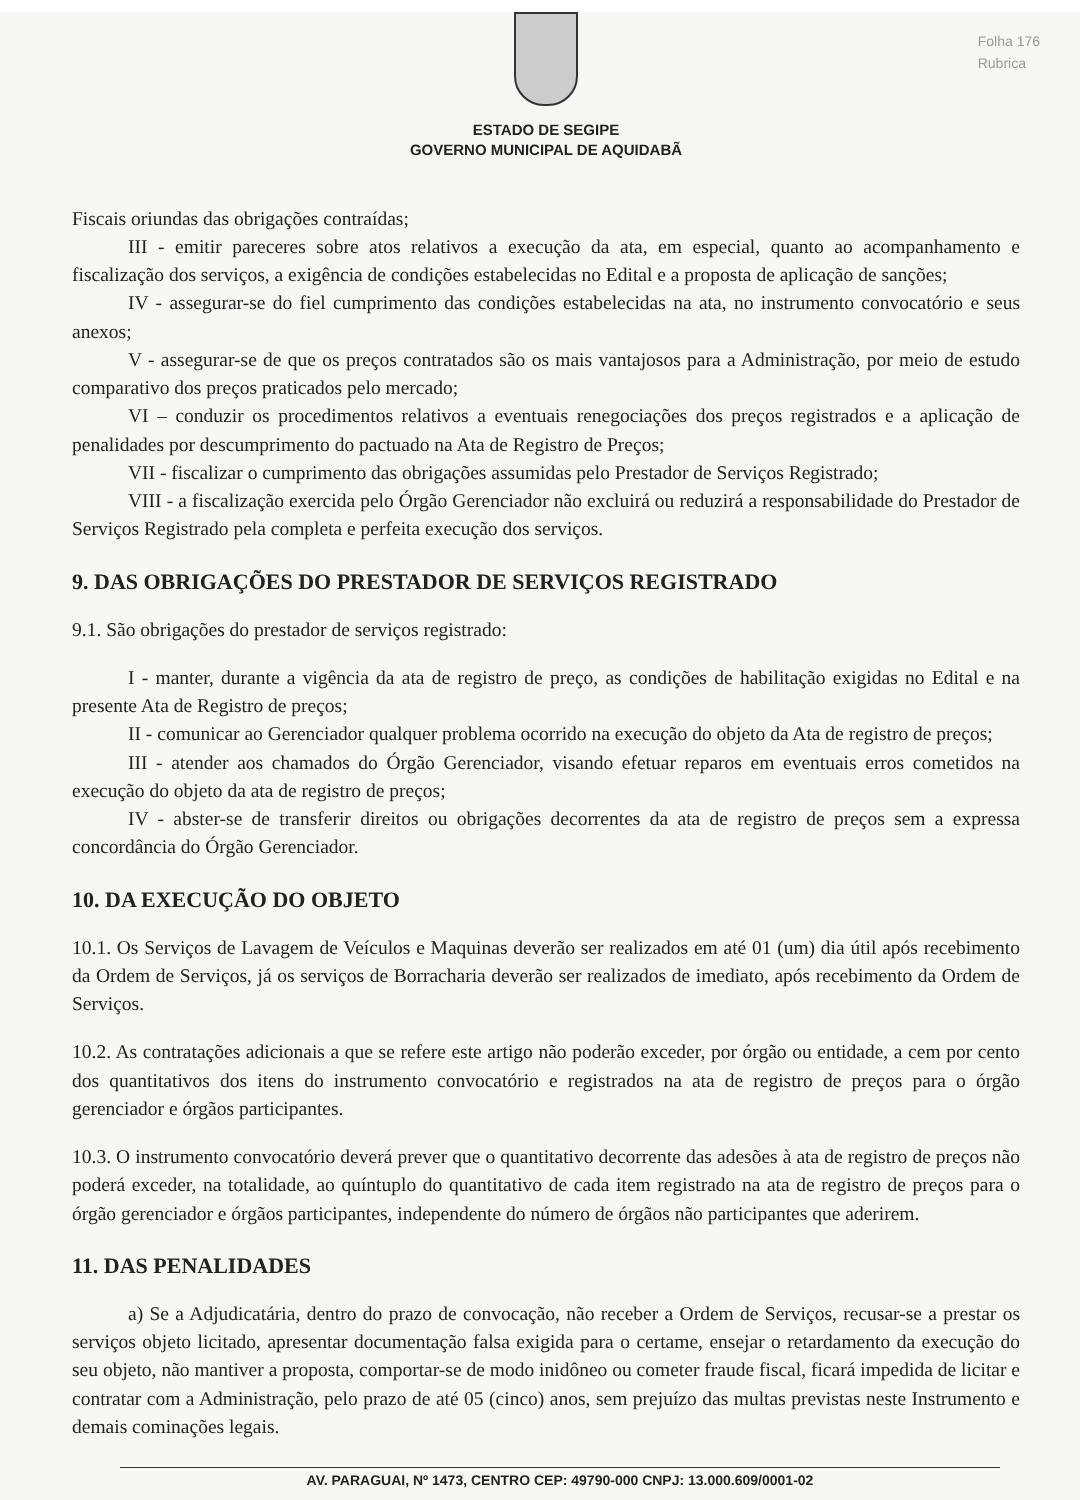Folha 176
Rubrica
ESTADO DE SEGIPE
GOVERNO MUNICIPAL DE AQUIDABÃ
Fiscais oriundas das obrigações contraídas;
III - emitir pareceres sobre atos relativos a execução da ata, em especial, quanto ao acompanhamento e fiscalização dos serviços, a exigência de condições estabelecidas no Edital e a proposta de aplicação de sanções;
IV - assegurar-se do fiel cumprimento das condições estabelecidas na ata, no instrumento convocatório e seus anexos;
V - assegurar-se de que os preços contratados são os mais vantajosos para a Administração, por meio de estudo comparativo dos preços praticados pelo mercado;
VI – conduzir os procedimentos relativos a eventuais renegociações dos preços registrados e a aplicação de penalidades por descumprimento do pactuado na Ata de Registro de Preços;
VII - fiscalizar o cumprimento das obrigações assumidas pelo Prestador de Serviços Registrado;
VIII - a fiscalização exercida pelo Órgão Gerenciador não excluirá ou reduzirá a responsabilidade do Prestador de Serviços Registrado pela completa e perfeita execução dos serviços.
9. DAS OBRIGAÇÕES DO PRESTADOR DE SERVIÇOS REGISTRADO
9.1. São obrigações do prestador de serviços registrado:
I - manter, durante a vigência da ata de registro de preço, as condições de habilitação exigidas no Edital e na presente Ata de Registro de preços;
II - comunicar ao Gerenciador qualquer problema ocorrido na execução do objeto da Ata de registro de preços;
III - atender aos chamados do Órgão Gerenciador, visando efetuar reparos em eventuais erros cometidos na execução do objeto da ata de registro de preços;
IV - abster-se de transferir direitos ou obrigações decorrentes da ata de registro de preços sem a expressa concordância do Órgão Gerenciador.
10. DA EXECUÇÃO DO OBJETO
10.1. Os Serviços de Lavagem de Veículos e Maquinas deverão ser realizados em até 01 (um) dia útil após recebimento da Ordem de Serviços, já os serviços de Borracharia deverão ser realizados de imediato, após recebimento da Ordem de Serviços.
10.2. As contratações adicionais a que se refere este artigo não poderão exceder, por órgão ou entidade, a cem por cento dos quantitativos dos itens do instrumento convocatório e registrados na ata de registro de preços para o órgão gerenciador e órgãos participantes.
10.3. O instrumento convocatório deverá prever que o quantitativo decorrente das adesões à ata de registro de preços não poderá exceder, na totalidade, ao quíntuplo do quantitativo de cada item registrado na ata de registro de preços para o órgão gerenciador e órgãos participantes, independente do número de órgãos não participantes que aderirem.
11. DAS PENALIDADES
a) Se a Adjudicatária, dentro do prazo de convocação, não receber a Ordem de Serviços, recusar-se a prestar os serviços objeto licitado, apresentar documentação falsa exigida para o certame, ensejar o retardamento da execução do seu objeto, não mantiver a proposta, comportar-se de modo inidôneo ou cometer fraude fiscal, ficará impedida de licitar e contratar com a Administração, pelo prazo de até 05 (cinco) anos, sem prejuízo das multas previstas neste Instrumento e demais cominações legais.
AV. PARAGUAI, Nº 1473, CENTRO CEP: 49790-000 CNPJ: 13.000.609/0001-02